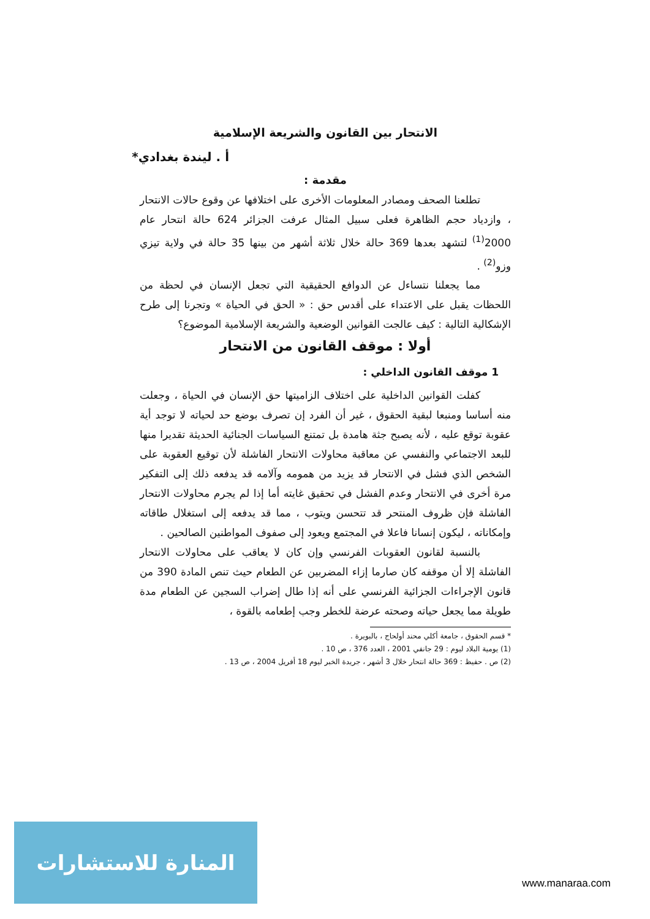الانتحار بين القانون والشريعة الإسلامية
أ . ليندة بغدادي*
مقدمة :
تطلعنا الصحف ومصادر المعلومات الأخرى على اختلافها عن وقوع حالات الانتحار ، وازدياد حجم الظاهرة فعلى سبيل المثال عرفت الجزائر 624 حالة انتحار عام 2000<sup>(1)</sup> لتشهد بعدها 369 حالة خلال ثلاثة أشهر من بينها 35 حالة في ولاية تيزي وزو<sup>(2)</sup> .
مما يجعلنا نتساءل عن الدوافع الحقيقية التي تجعل الإنسان في لحظة من اللحظات يقبل على الاعتداء على أقدس حق : « الحق في الحياة » وتجرنا إلى طرح الإشكالية التالية : كيف عالجت القوانين الوضعية والشريعة الإسلامية الموضوع؟
أولا : موقف القانون من الانتحار
1 موقف القانون الداخلي :
كفلت القوانين الداخلية على اختلاف الزاميتها حق الإنسان في الحياة ، وجعلت منه أساسا ومنبعا لبقية الحقوق ، غير أن الفرد إن تصرف بوضع حد لحياته لا توجد أية عقوبة توقع عليه ، لأنه يصبح جثة هامدة بل تمتنع السياسات الجنائية الحديثة تقديرا منها للبعد الاجتماعي والنفسي عن معاقبة محاولات الانتحار الفاشلة لأن توقيع العقوبة على الشخص الذي فشل في الانتحار قد يزيد من همومه وآلامه قد يدفعه ذلك إلى التفكير مرة أخرى في الانتحار وعدم الفشل في تحقيق غايته أما إذا لم يجرم محاولات الانتحار الفاشلة فإن ظروف المنتحر قد تتحسن ويتوب ، مما قد يدفعه إلى استغلال طاقاته وإمكاناته ، ليكون إنسانا فاعلا في المجتمع ويعود إلى صفوف المواطنين الصالحين .
بالنسبة لقانون العقوبات الفرنسي وإن كان لا يعاقب على محاولات الانتحار الفاشلة إلا أن موقفه كان صارما إزاء المضربين عن الطعام حيث تنص المادة 390 من قانون الإجراءات الجزائية الفرنسي على أنه إذا طال إضراب السجين عن الطعام مدة طويلة مما يجعل حياته وصحته عرضة للخطر وجب إطعامه بالقوة ،
* قسم الحقوق ، جامعة أكلي محند أولحاج ، بالبويرة .
(1) يومية البلاد ليوم : 29 جانفي 2001 ، العدد 376 ، ص 10 .
(2) ص . حفيظ : 369 حالة انتحار خلال 3 أشهر ، جريدة الخبر ليوم 18 أفريل 2004 ، ص 13 .
المنارة للاستشارات
www.manaraa.com